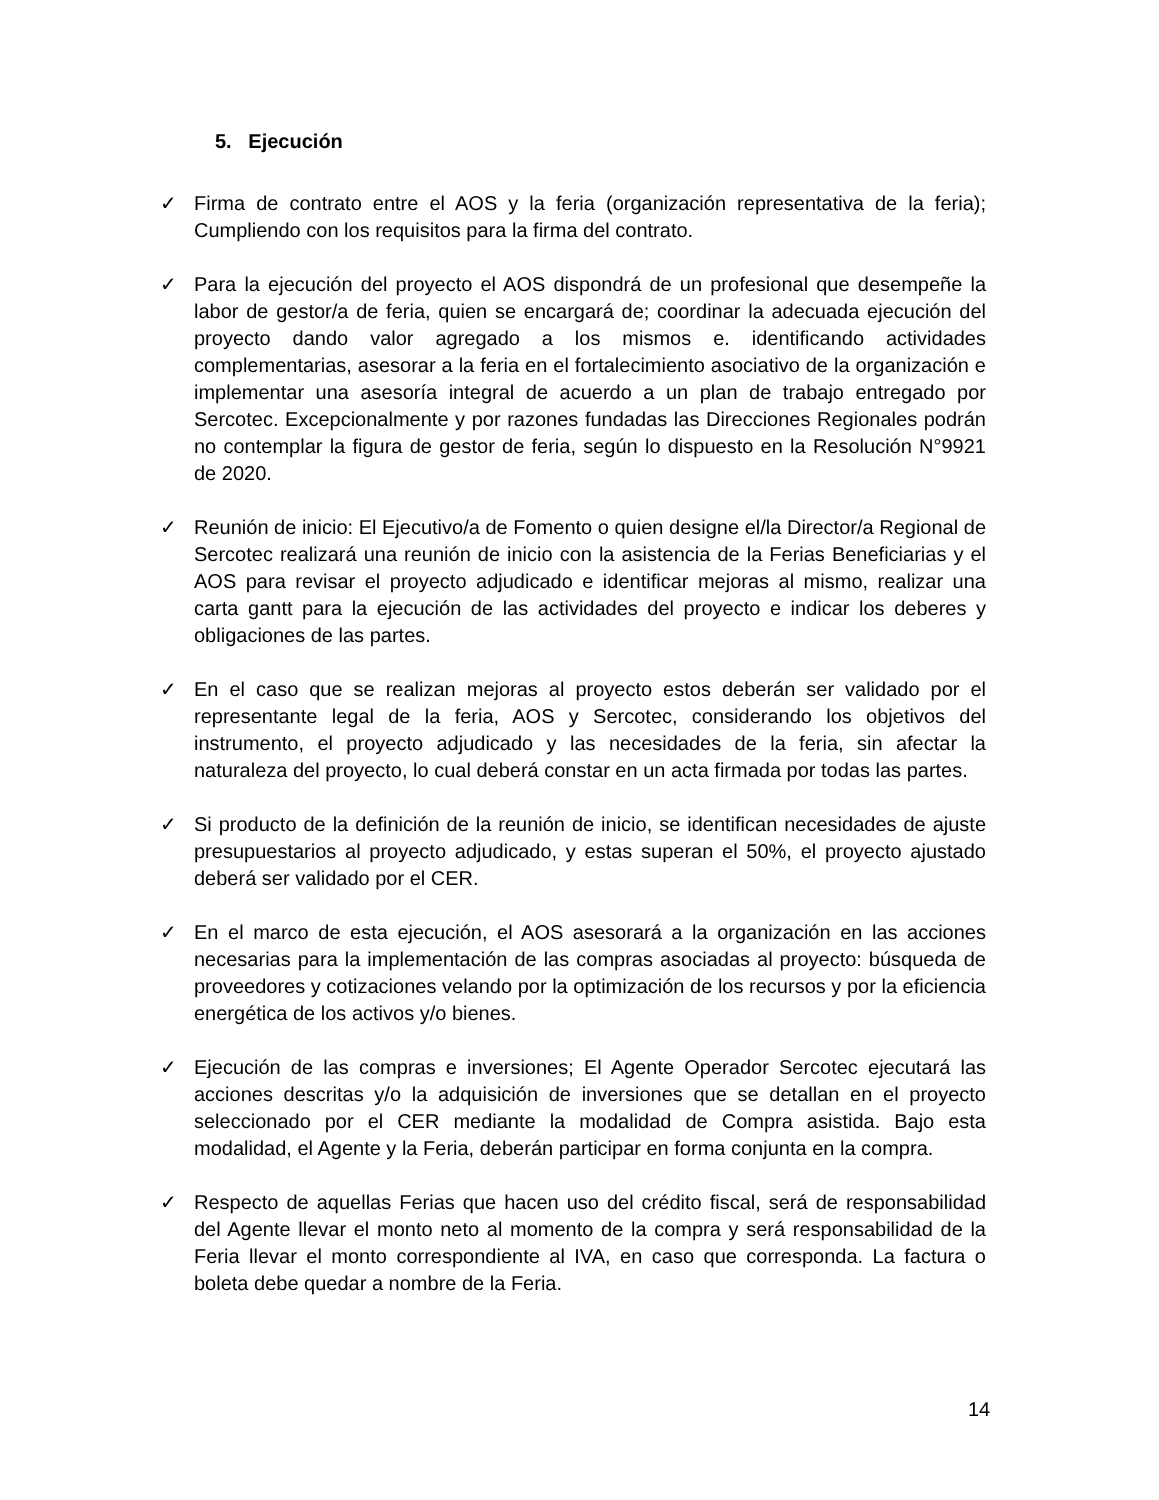5. Ejecución
✓ Firma de contrato entre el AOS y la feria (organización representativa de la feria); Cumpliendo con los requisitos para la firma del contrato.
✓ Para la ejecución del proyecto el AOS dispondrá de un profesional que desempeñe la labor de gestor/a de feria, quien se encargará de; coordinar la adecuada ejecución del proyecto dando valor agregado a los mismos e. identificando actividades complementarias, asesorar a la feria en el fortalecimiento asociativo de la organización e implementar una asesoría integral de acuerdo a un plan de trabajo entregado por Sercotec. Excepcionalmente y por razones fundadas las Direcciones Regionales podrán no contemplar la figura de gestor de feria, según lo dispuesto en la Resolución N°9921 de 2020.
✓ Reunión de inicio: El Ejecutivo/a de Fomento o quien designe el/la Director/a Regional de Sercotec realizará una reunión de inicio con la asistencia de la Ferias Beneficiarias y el AOS para revisar el proyecto adjudicado e identificar mejoras al mismo, realizar una carta gantt para la ejecución de las actividades del proyecto e indicar los deberes y obligaciones de las partes.
✓ En el caso que se realizan mejoras al proyecto estos deberán ser validado por el representante legal de la feria, AOS y Sercotec, considerando los objetivos del instrumento, el proyecto adjudicado y las necesidades de la feria, sin afectar la naturaleza del proyecto, lo cual deberá constar en un acta firmada por todas las partes.
✓ Si producto de la definición de la reunión de inicio, se identifican necesidades de ajuste presupuestarios al proyecto adjudicado, y estas superan el 50%, el proyecto ajustado deberá ser validado por el CER.
✓ En el marco de esta ejecución, el AOS asesorará a la organización en las acciones necesarias para la implementación de las compras asociadas al proyecto: búsqueda de proveedores y cotizaciones velando por la optimización de los recursos y por la eficiencia energética de los activos y/o bienes.
✓ Ejecución de las compras e inversiones; El Agente Operador Sercotec ejecutará las acciones descritas y/o la adquisición de inversiones que se detallan en el proyecto seleccionado por el CER mediante la modalidad de Compra asistida. Bajo esta modalidad, el Agente y la Feria, deberán participar en forma conjunta en la compra.
✓ Respecto de aquellas Ferias que hacen uso del crédito fiscal, será de responsabilidad del Agente llevar el monto neto al momento de la compra y será responsabilidad de la Feria llevar el monto correspondiente al IVA, en caso que corresponda. La factura o boleta debe quedar a nombre de la Feria.
14